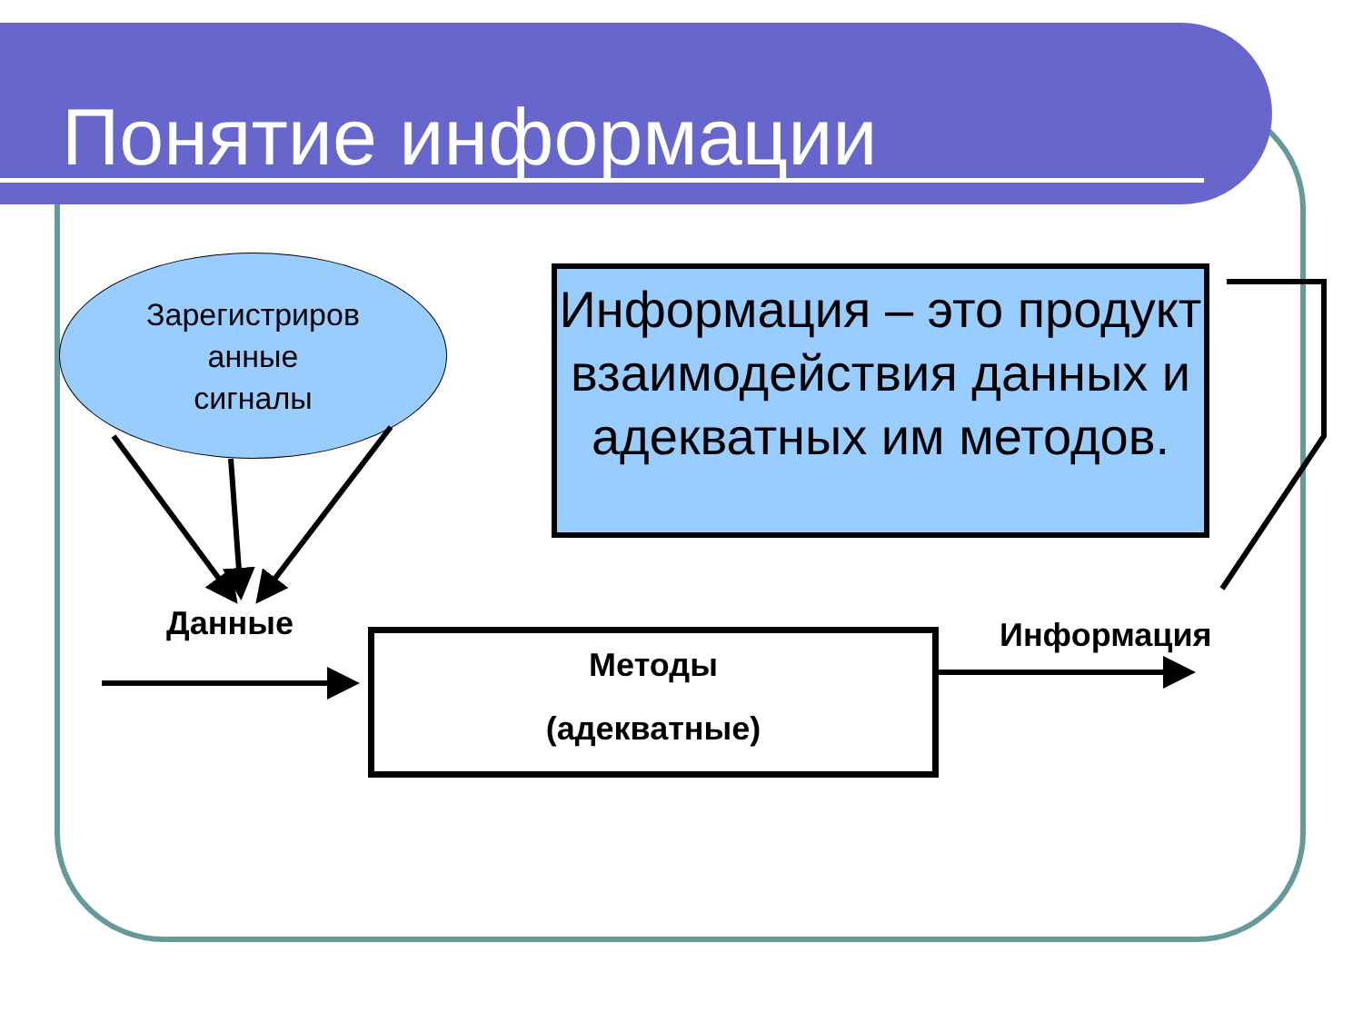Понятие информации
Зарегистриров
анные
сигналы
Информация – это продукт взаимодействия данных и адекватных им методов.
Данные
Методы
(адекватные)
Информация